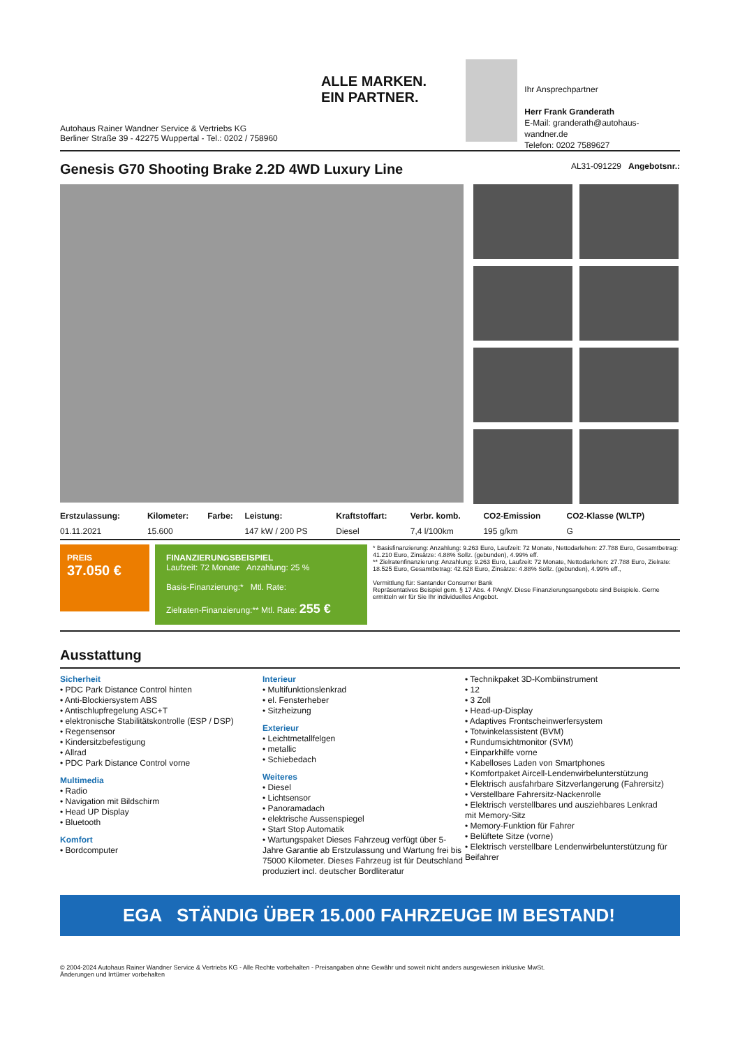Autohaus Rainer Wandner Service & Vertriebs KG
Berliner Straße 39 - 42275 Wuppertal - Tel.: 0202 / 758960
ALLE MARKEN.
EIN PARTNER.
Ihr Ansprechpartner
Herr Frank Granderath
E-Mail: granderath@autohaus-wandner.de
Telefon: 0202 7589627
Genesis G70 Shooting Brake 2.2D 4WD Luxury Line AL31-091229 Angebotsnr.:
| Erstzulassung: | Kilometer: | Farbe: | Leistung: | Kraftstoffart: | Verbr. komb. | CO2-Emission | CO2-Klasse (WLTP) |
| --- | --- | --- | --- | --- | --- | --- | --- |
| 01.11.2021 | 15.600 | | 147 kW / 200 PS | Diesel | 7,4 l/100km | 195 g/km | G |
PREIS
37.050 €
FINANZIERUNGSBEISPIEL
Laufzeit: 72 Monate Anzahlung: 25 %
Basis-Finanzierung:* Mtl. Rate:
Zielraten-Finanzierung:** Mtl. Rate: 255 €
* Basisfinanzierung: Anzahlung: 9.263 Euro, Laufzeit: 72 Monate, Nettodarlehen: 27.788 Euro, Gesamtbetrag: 41.210 Euro, Zinsätze: 4.88% Sollz. (gebunden), 4.99% eff.
** Zielratenfinanzierung: Anzahlung: 9.263 Euro, Laufzeit: 72 Monate, Nettodarlehen: 27.788 Euro, Zielrate: 18.525 Euro, Gesamtbetrag: 42.828 Euro, Zinsätze: 4.88% Sollz. (gebunden), 4.99% eff.,
Vermittlung für: Santander Consumer Bank
Repräsentatives Beispiel gem. § 17 Abs. 4 PAngV. Diese Finanzierungsangebote sind Beispiele. Gerne ermitteln wir für Sie Ihr individuelles Angebot.
Ausstattung
Sicherheit
• PDC Park Distance Control hinten
• Anti-Blockiersystem ABS
• Antischlupfregelung ASC+T
• elektronische Stabilitätskontrolle (ESP / DSP)
• Regensensor
• Kindersitzbefestigung
• Allrad
• PDC Park Distance Control vorne
Multimedia
• Radio
• Navigation mit Bildschirm
• Head UP Display
• Bluetooth
Komfort
• Bordcomputer
Interieur
• Multifunktionslenkrad
• el. Fensterheber
• Sitzheizung
Exterieur
• Leichtmetallfelgen
• metallic
• Schiebedach
Weiteres
• Diesel
• Lichtsensor
• Panoramadach
• elektrische Aussenspiegel
• Start Stop Automatik
• Wartungspaket Dieses Fahrzeug verfügt über 5-Jahre Garantie ab Erstzulassung und Wartung frei bis 75000 Kilometer. Dieses Fahrzeug ist für Deutschland produziert incl. deutscher Bordliteratur
• Technikpaket 3D-Kombiinstrument
• 12
• 3 Zoll
• Head-up-Display
• Adaptives Frontscheinwerfersystem
• Totwinkelassistent (BVM)
• Rundumsichtmonitor (SVM)
• Einparkhilfe vorne
• Kabelloses Laden von Smartphones
• Komfortpaket Aircell-Lendenwirbelunterstützung
• Elektrisch ausfahrbare Sitzverlangerung (Fahrersitz)
• Verstellbare Fahrersitz-Nackenrolle
• Elektrisch verstellbares und ausziehbares Lenkrad mit Memory-Sitz
• Memory-Funktion für Fahrer
• Belüftete Sitze (vorne)
• Elektrisch verstellbare Lendenwirbelunterstützung für Beifahrer
EGA STÄNDIG ÜBER 15.000 FAHRZEUGE IM BESTAND!
© 2004-2024 Autohaus Rainer Wandner Service & Vertriebs KG - Alle Rechte vorbehalten - Preisangaben ohne Gewähr und soweit nicht anders ausgewiesen inklusive MwSt.
Änderungen und Irrtümer vorbehalten